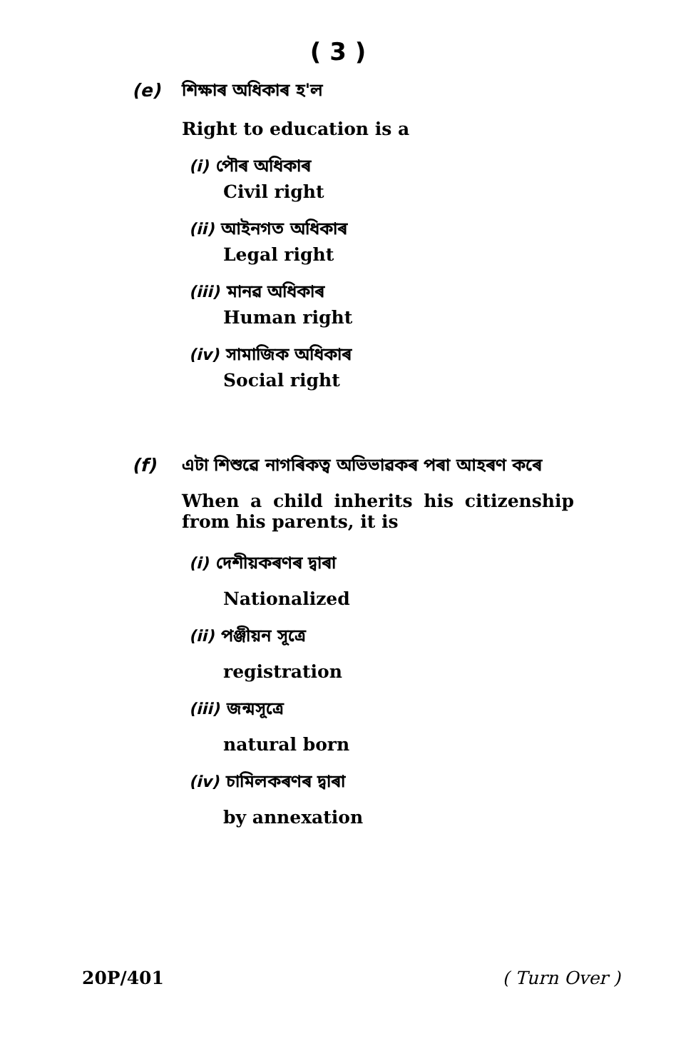( 3 )
(e) শিক্ষাৰ অধিকাৰ হ'ল
Right to education is a
(i) পৌৰ অধিকাৰ
Civil right
(ii) আইনগত অধিকাৰ
Legal right
(iii) মানৱ অধিকাৰ
Human right
(iv) সামাজিক অধিকাৰ
Social right
(f) এটা শিশুৱে নাগৰিকত্ব অভিভাৱকৰ পৰা আহৰণ কৰে
When a child inherits his citizenship from his parents, it is
(i) দেশীয়কৰণৰ দ্বাৰা
Nationalized
(ii) পঞ্জীয়ন সূত্ৰে
registration
(iii) জন্মসূত্ৰে
natural born
(iv) চামিলকৰণৰ দ্বাৰা
by annexation
20P/401 ( Turn Over )